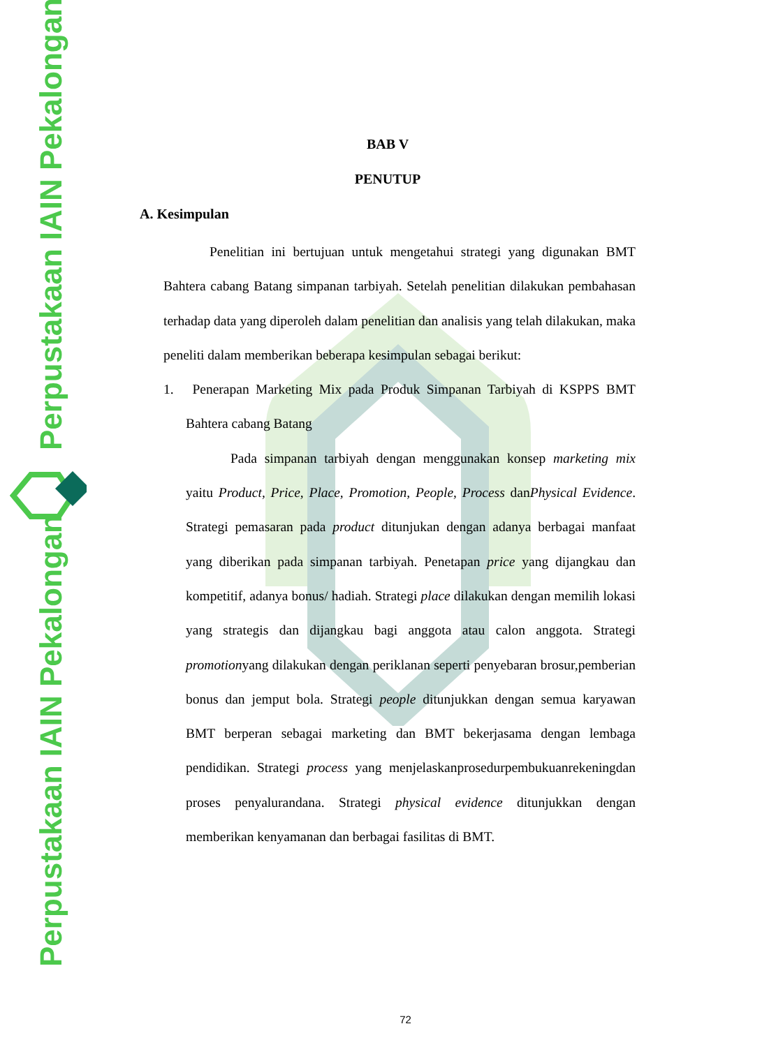Perpustakaan IAIN Pekalongan
Perpustakaan IAIN Pekalongan
BAB V
PENUTUP
A. Kesimpulan
Penelitian ini bertujuan untuk mengetahui strategi yang digunakan BMT Bahtera cabang Batang simpanan tarbiyah. Setelah penelitian dilakukan pembahasan terhadap data yang diperoleh dalam penelitian dan analisis yang telah dilakukan, maka peneliti dalam memberikan beberapa kesimpulan sebagai berikut:
1. Penerapan Marketing Mix pada Produk Simpanan Tarbiyah di KSPPS BMT Bahtera cabang Batang
Pada simpanan tarbiyah dengan menggunakan konsep marketing mix yaitu Product, Price, Place, Promotion, People, Process danPhysical Evidence. Strategi pemasaran pada product ditunjukan dengan adanya berbagai manfaat yang diberikan pada simpanan tarbiyah. Penetapan price yang dijangkau dan kompetitif, adanya bonus/ hadiah. Strategi place dilakukan dengan memilih lokasi yang strategis dan dijangkau bagi anggota atau calon anggota. Strategi promotionyang dilakukan dengan periklanan seperti penyebaran brosur,pemberian bonus dan jemput bola. Strategi people ditunjukkan dengan semua karyawan BMT berperan sebagai marketing dan BMT bekerjasama dengan lembaga pendidikan. Strategi process yang menjelaskanprosedurpembukuanrekeningdan proses penyalurandana. Strategi physical evidence ditunjukkan dengan memberikan kenyamanan dan berbagai fasilitas di BMT.
72